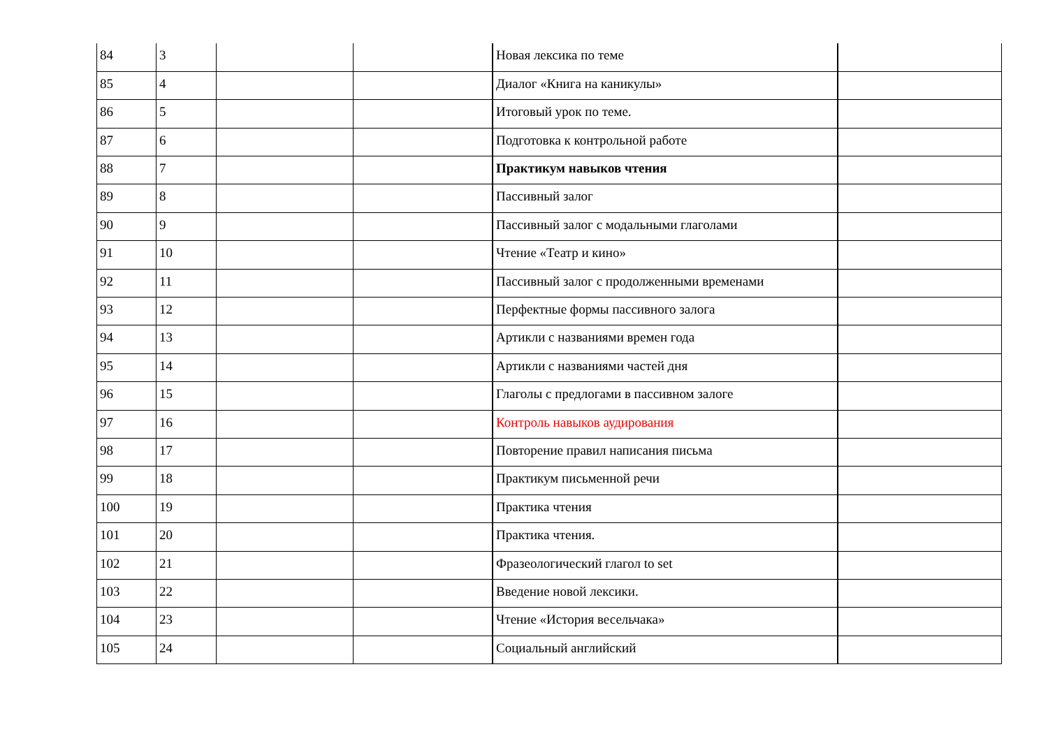| 84 | 3 | | | Новая лексика по теме | |
| 85 | 4 | | | Диалог «Книга на каникулы» | |
| 86 | 5 | | | Итоговый урок по теме. | |
| 87 | 6 | | | Подготовка к контрольной работе | |
| 88 | 7 | | | Практикум навыков чтения | |
| 89 | 8 | | | Пассивный залог | |
| 90 | 9 | | | Пассивный залог с модальными глаголами | |
| 91 | 10 | | | Чтение «Театр и кино» | |
| 92 | 11 | | | Пассивный залог с продолженными временами | |
| 93 | 12 | | | Перфектные формы пассивного залога | |
| 94 | 13 | | | Артикли с названиями времен года | |
| 95 | 14 | | | Артикли с названиями частей дня | |
| 96 | 15 | | | Глаголы с предлогами в пассивном залоге | |
| 97 | 16 | | | Контроль навыков аудирования | |
| 98 | 17 | | | Повторение правил написания письма | |
| 99 | 18 | | | Практикум письменной речи | |
| 100 | 19 | | | Практика чтения | |
| 101 | 20 | | | Практика чтения. | |
| 102 | 21 | | | Фразеологический глагол to set | |
| 103 | 22 | | | Введение новой лексики. | |
| 104 | 23 | | | Чтение «История весельчака» | |
| 105 | 24 | | | Социальный английский | |